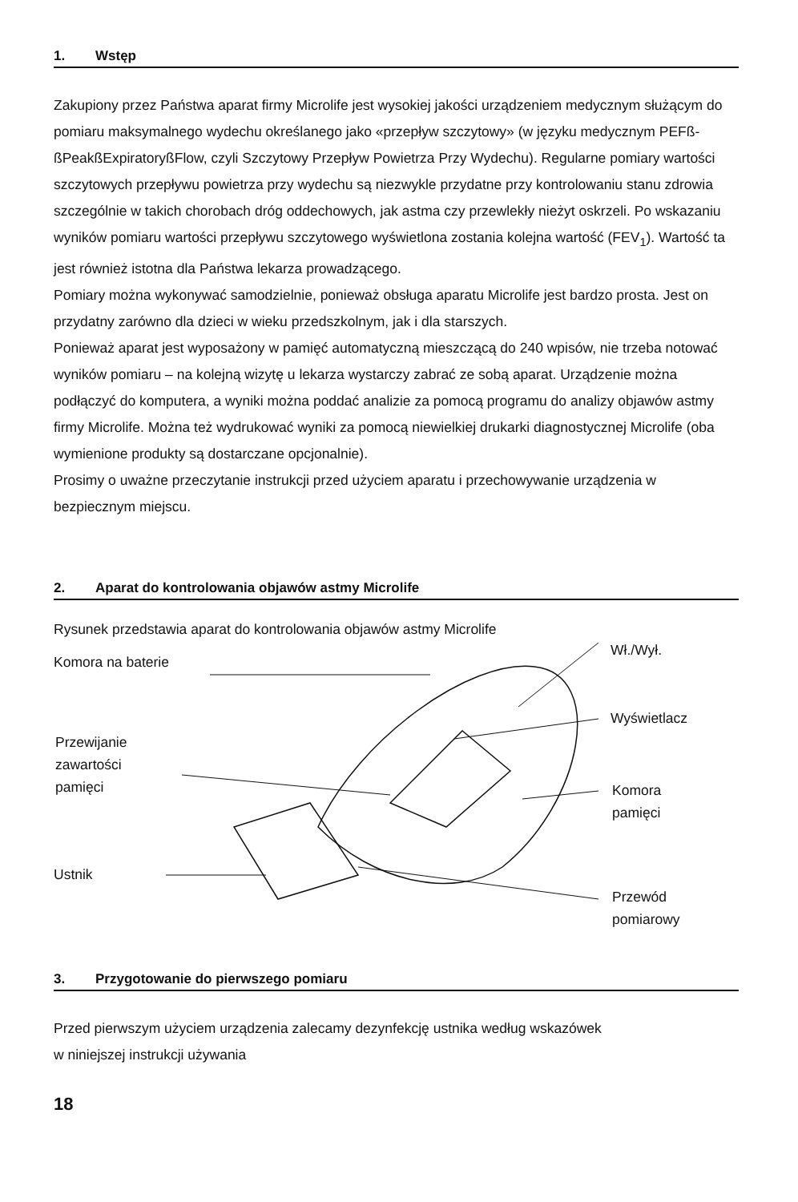1. Wstęp
Zakupiony przez Państwa aparat firmy Microlife jest wysokiej jakości urządzeniem medycznym służącym do pomiaru maksymalnego wydechu określanego jako «przepływ szczytowy» (w języku medycznym PEFß-ßPeakßExpiratoryßFlow, czyli Szczytowy Przepływ Powietrza Przy Wydechu). Regularne pomiary wartości szczytowych przepływu powietrza przy wydechu są niezwykle przydatne przy kontrolowaniu stanu zdrowia szczególnie w takich chorobach dróg oddechowych, jak astma czy przewlekły nieżyt oskrzeli. Po wskazaniu wyników pomiaru wartości przepływu szczytowego wyświetlona zostania kolejna wartość (FEV<sub>1</sub>). Wartość ta jest również istotna dla Państwa lekarza prowadzącego.
Pomiary można wykonywać samodzielnie, ponieważ obsługa aparatu Microlife jest bardzo prosta. Jest on przydatny zarówno dla dzieci w wieku przedszkolnym, jak i dla starszych.
Ponieważ aparat jest wyposażony w pamięć automatyczną mieszczącą do 240 wpisów, nie trzeba notować wyników pomiaru – na kolejną wizytę u lekarza wystarczy zabrać ze sobą aparat. Urządzenie można podłączyć do komputera, a wyniki można poddać analizie za pomocą programu do analizy objawów astmy firmy Microlife. Można też wydrukować wyniki za pomocą niewielkiej drukarki diagnostycznej Microlife (oba wymienione produkty są dostarczane opcjonalnie).
Prosimy o uważne przeczytanie instrukcji przed użyciem aparatu i przechowywanie urządzenia w bezpiecznym miejscu.
2. Aparat do kontrolowania objawów astmy Microlife
Rysunek przedstawia aparat do kontrolowania objawów astmy Microlife
Komora na baterie
Przewijanie
zawartości
pamięci
Ustnik
Wł./Wył.
Wyświetlacz
Komora
pamięci
Przewód
pomiarowy
3. Przygotowanie do pierwszego pomiaru
Przed pierwszym użyciem urządzenia zalecamy dezynfekcję ustnika według wskazówek
w niniejszej instrukcji używania
18